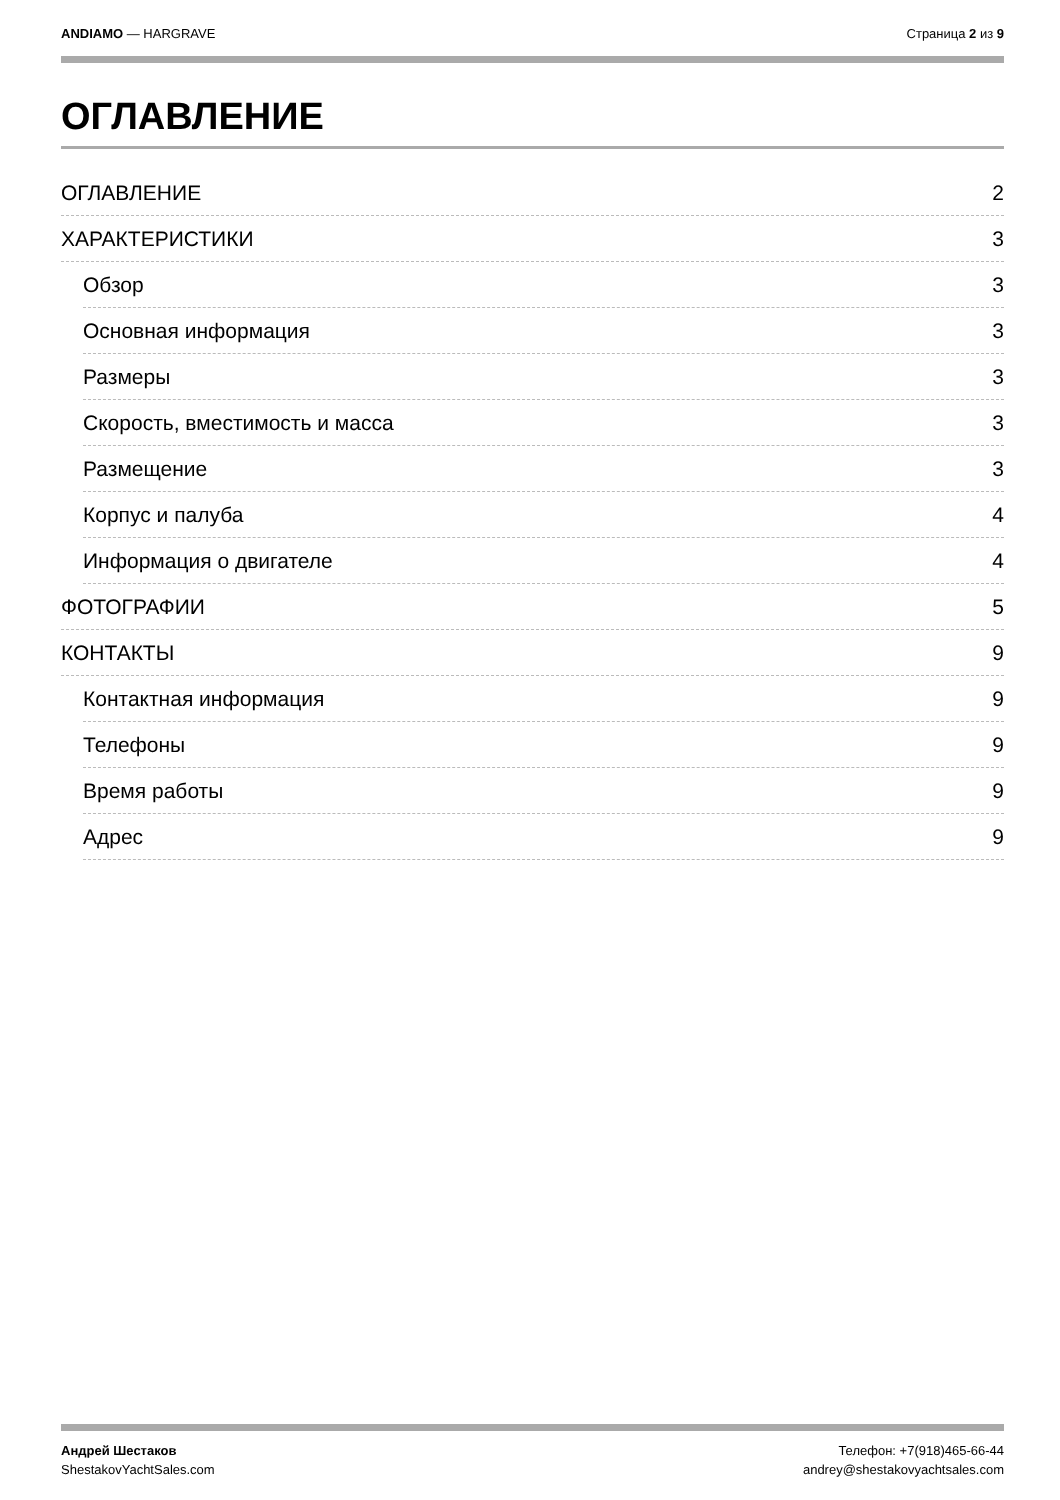ANDIAMO — HARGRAVE Страница 2 из 9
ОГЛАВЛЕНИЕ
ОГЛАВЛЕНИЕ 2
ХАРАКТЕРИСТИКИ 3
Обзор 3
Основная информация 3
Размеры 3
Скорость, вместимость и масса 3
Размещение 3
Корпус и палуба 4
Информация о двигателе 4
ФОТОГРАФИИ 5
КОНТАКТЫ 9
Контактная информация 9
Телефоны 9
Время работы 9
Адрес 9
Андрей Шестаков
ShestakovYachtSales.com
Телефон: +7(918)465-66-44
andrey@shestakovyachtsales.com